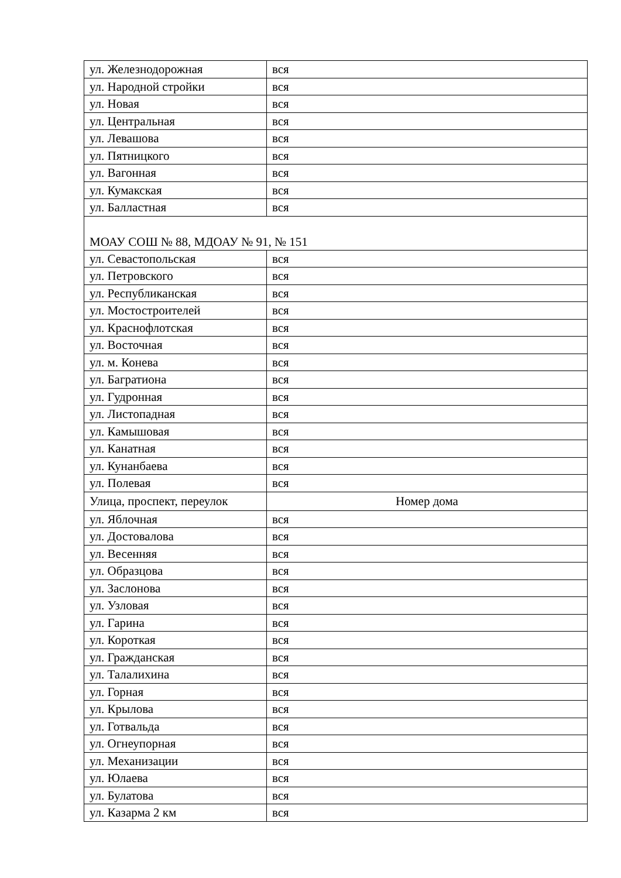| ул. Железнодорожная | вся |
| ул. Народной стройки | вся |
| ул. Новая | вся |
| ул. Центральная | вся |
| ул. Левашова | вся |
| ул. Пятницкого | вся |
| ул. Вагонная | вся |
| ул. Кумакская | вся |
| ул. Балластная | вся |
| МОАУ СОШ № 88, МДОАУ № 91, № 151 | |
| ул. Севастопольская | вся |
| ул. Петровского | вся |
| ул. Республиканская | вся |
| ул. Мостостроителей | вся |
| ул. Краснофлотская | вся |
| ул. Восточная | вся |
| ул. м. Конева | вся |
| ул. Багратиона | вся |
| ул. Гудронная | вся |
| ул. Листопадная | вся |
| ул. Камышовая | вся |
| ул. Канатная | вся |
| ул. Кунанбаева | вся |
| ул. Полевая | вся |
| Улица, проспект, переулок | Номер дома |
| ул. Яблочная | вся |
| ул. Достовалова | вся |
| ул. Весенняя | вся |
| ул. Образцова | вся |
| ул. Заслонова | вся |
| ул. Узловая | вся |
| ул. Гарина | вся |
| ул. Короткая | вся |
| ул. Гражданская | вся |
| ул. Талалихина | вся |
| ул. Горная | вся |
| ул. Крылова | вся |
| ул. Готвальда | вся |
| ул. Огнеупорная | вся |
| ул. Механизации | вся |
| ул. Юлаева | вся |
| ул. Булатова | вся |
| ул. Казарма 2 км | вся |